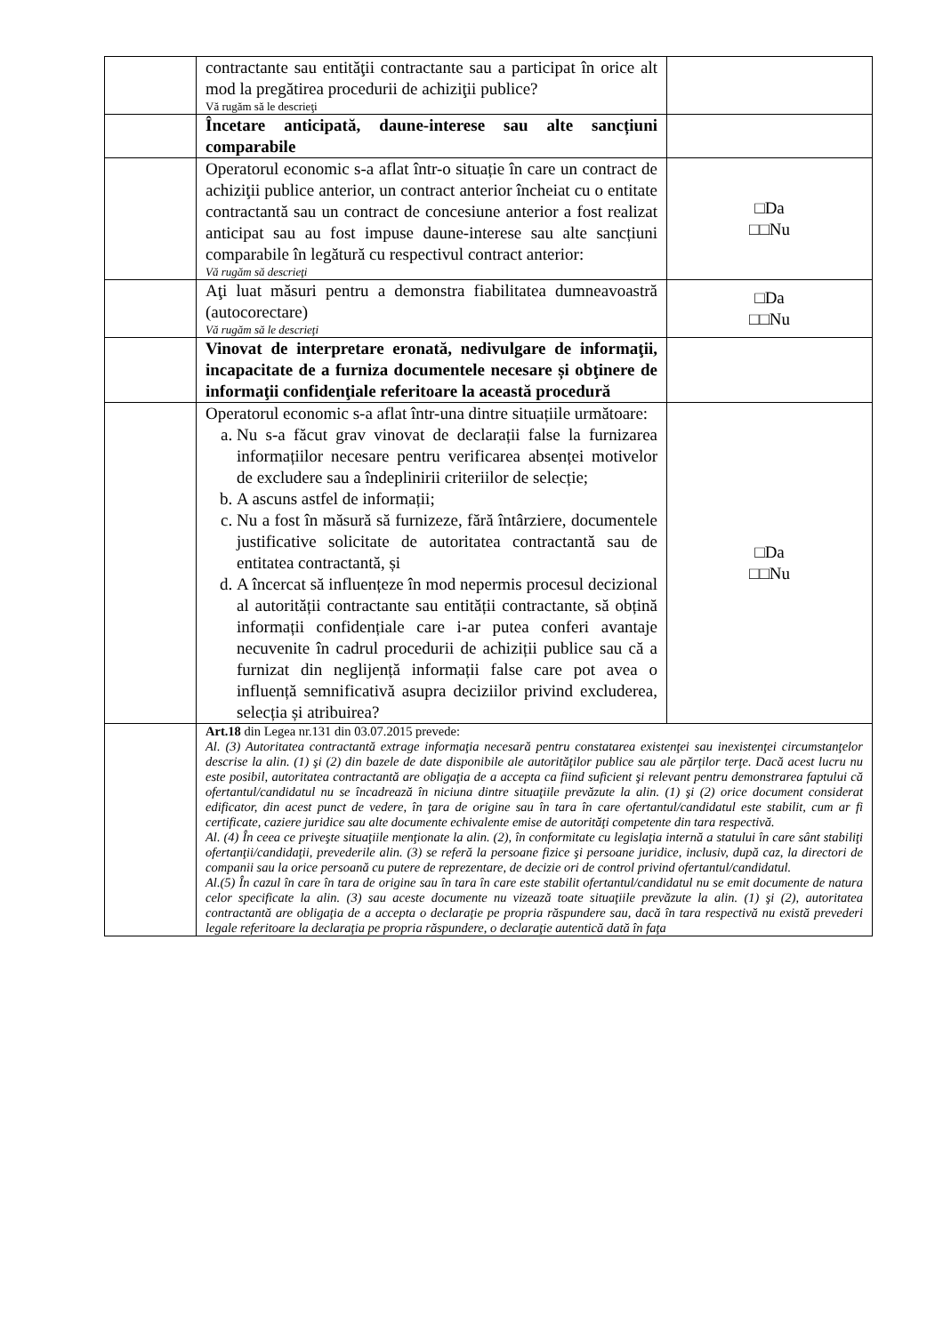| | contractante sau entităţii contractante sau a participat în orice alt mod la pregătirea procedurii de achiziţii publice? Vă rugăm să le descrieţi | |
| | Încetare anticipată, daune-interese sau alte sancțiuni comparabile | |
| | Operatorul economic s-a aflat într-o situație în care un contract de achiziţii publice anterior, un contract anterior încheiat cu o entitate contractantă sau un contract de concesiune anterior a fost realizat anticipat sau au fost impuse daune-interese sau alte sancțiuni comparabile în legătură cu respectivul contract anterior: Vă rugăm să descrieţi | □Da □□Nu |
| | Aţi luat măsuri pentru a demonstra fiabilitatea dumneavoastră (autocorectare) Vă rugăm să le descrieţi | □Da □□Nu |
| | Vinovat de interpretare eronată, nedivulgare de informaţii, incapacitate de a furniza documentele necesare și obţinere de informaţii confidenţiale referitoare la această procedură | |
| | Operatorul economic s-a aflat într-una dintre situațiile următoare: a. Nu s-a făcut grav vinovat de declarații false la furnizarea informațiilor necesare pentru verificarea absenței motivelor de excludere sau a îndeplinirii criteriilor de selecție; b. A ascuns astfel de informații; c. Nu a fost în măsură să furnizeze, fără întârziere, documentele justificative solicitate de autoritatea contractantă sau de entitatea contractantă, și d. A încercat să influențeze în mod nepermis procesul decizional al autorității contractante sau entității contractante, să obțină informații confidențiale care i-ar putea conferi avantaje necuvenite în cadrul procedurii de achiziții publice sau că a furnizat din neglijență informații false care pot avea o influență semnificativă asupra deciziilor privind excluderea, selecția și atribuirea? | □Da □□Nu |
| | Art.18 din Legea nr.131 din 03.07.2015 prevede: Al. (3) Autoritatea contractantă extrage informaţia necesară pentru constatarea existenţei sau inexistenţei circumstanţelor descrise la alin. (1) şi (2) din bazele de date disponibile ale autorităţilor publice sau ale părţilor terţe. Dacă acest lucru nu este posibil, autoritatea contractantă are obligaţia de a accepta ca fiind suficient şi relevant pentru demonstrarea faptului că ofertantul/candidatul nu se încadrează în niciuna dintre situaţiile prevăzute la alin. (1) şi (2) orice document considerat edificator, din acest punct de vedere, în ţara de origine sau în tara în care ofertantul/candidatul este stabilit, cum ar fi certificate, caziere juridice sau alte documente echivalente emise de autorităţi competente din tara respectivă. Al. (4) În ceea ce priveşte situaţiile menţionate la alin. (2), în conformitate cu legislaţia internă a statului în care sânt stabiliţi ofertanţii/candidaţii, prevederile alin. (3) se referă la persoane fizice şi persoane juridice, inclusiv, după caz, la directori de companii sau la orice persoană cu putere de reprezentare, de decizie ori de control privind ofertantul/candidatul. Al.(5) În cazul în care în tara de origine sau în tara în care este stabilit ofertantul/candidatul nu se emit documente de natura celor specificate la alin. (3) sau aceste documente nu vizează toate situaţiile prevăzute la alin. (1) şi (2), autoritatea contractantă are obligaţia de a accepta o declaraţie pe propria răspundere sau, dacă în tara respectivă nu există prevederi legale referitoare la declaraţia pe propria răspundere, o declaraţie autentică dată în faţa | |